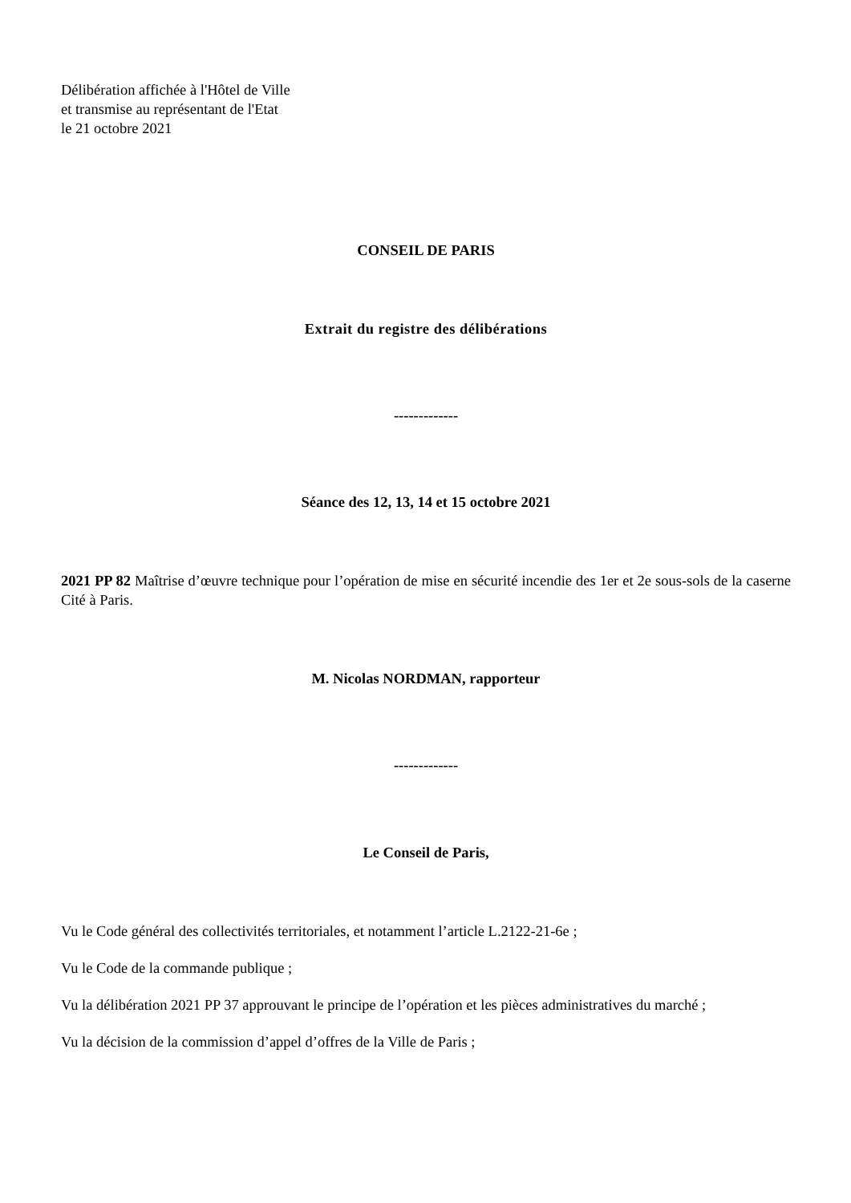Délibération affichée à l'Hôtel de Ville
et transmise au représentant de l'Etat
le 21 octobre 2021
CONSEIL DE PARIS
Extrait du registre des délibérations
-------------
Séance des 12, 13, 14 et 15 octobre 2021
2021 PP 82 Maîtrise d’œuvre technique pour l’opération de mise en sécurité incendie des 1er et 2e sous-sols de la caserne Cité à Paris.
M. Nicolas NORDMAN, rapporteur
-------------
Le Conseil de Paris,
Vu le Code général des collectivités territoriales, et notamment l’article L.2122-21-6e ;
Vu le Code de la commande publique ;
Vu la délibération 2021 PP 37 approuvant le principe de l’opération et les pièces administratives du marché ;
Vu la décision de la commission d’appel d’offres de la Ville de Paris ;